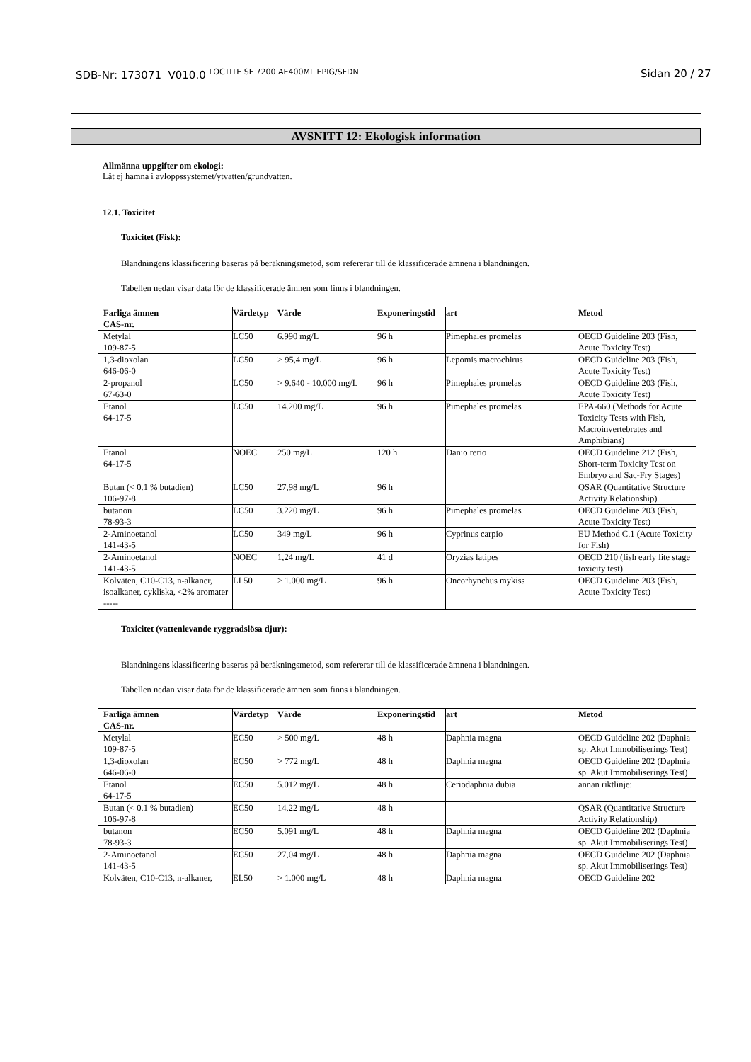SDB-Nr: 173071 V010.0 <sup>LOCTITE SF 7200 AE400ML EPIG/SFDN</sup>
Sidan 20 / 27
AVSNITT 12: Ekologisk information
Allmänna uppgifter om ekologi:
Låt ej hamna i avloppssystemet/ytvatten/grundvatten.
12.1. Toxicitet
Toxicitet (Fisk):
Blandningens klassificering baseras på beräkningsmetod, som refererar till de klassificerade ämnena i blandningen.
Tabellen nedan visar data för de klassificerade ämnen som finns i blandningen.
| Farliga ämnen CAS-nr. | Värdetyp | Värde | Exponeringstid | art | Metod |
| --- | --- | --- | --- | --- | --- |
| Metylal 109-87-5 | LC50 | 6.990 mg/L | 96 h | Pimephales promelas | OECD Guideline 203 (Fish, Acute Toxicity Test) |
| 1,3-dioxolan 646-06-0 | LC50 | > 95,4 mg/L | 96 h | Lepomis macrochirus | OECD Guideline 203 (Fish, Acute Toxicity Test) |
| 2-propanol 67-63-0 | LC50 | > 9.640 - 10.000 mg/L | 96 h | Pimephales promelas | OECD Guideline 203 (Fish, Acute Toxicity Test) |
| Etanol 64-17-5 | LC50 | 14.200 mg/L | 96 h | Pimephales promelas | EPA-660 (Methods for Acute Toxicity Tests with Fish, Macroinvertebrates and Amphibians) |
| Etanol 64-17-5 | NOEC | 250 mg/L | 120 h | Danio rerio | OECD Guideline 212 (Fish, Short-term Toxicity Test on Embryo and Sac-Fry Stages) |
| Butan (< 0.1 % butadien) 106-97-8 | LC50 | 27,98 mg/L | 96 h | | QSAR (Quantitative Structure Activity Relationship) |
| butanon 78-93-3 | LC50 | 3.220 mg/L | 96 h | Pimephales promelas | OECD Guideline 203 (Fish, Acute Toxicity Test) |
| 2-Aminoetanol 141-43-5 | LC50 | 349 mg/L | 96 h | Cyprinus carpio | EU Method C.1 (Acute Toxicity for Fish) |
| 2-Aminoetanol 141-43-5 | NOEC | 1,24 mg/L | 41 d | Oryzias latipes | OECD 210 (fish early lite stage toxicity test) |
| Kolväten, C10-C13, n-alkaner, isoalkaner, cykliska, <2% aromater ----- | LL50 | > 1.000 mg/L | 96 h | Oncorhynchus mykiss | OECD Guideline 203 (Fish, Acute Toxicity Test) |
Toxicitet (vattenlevande ryggradslösa djur):
Blandningens klassificering baseras på beräkningsmetod, som refererar till de klassificerade ämnena i blandningen.
Tabellen nedan visar data för de klassificerade ämnen som finns i blandningen.
| Farliga ämnen CAS-nr. | Värdetyp | Värde | Exponeringstid | art | Metod |
| --- | --- | --- | --- | --- | --- |
| Metylal 109-87-5 | EC50 | > 500 mg/L | 48 h | Daphnia magna | OECD Guideline 202 (Daphnia sp. Akut Immobiliserings Test) |
| 1,3-dioxolan 646-06-0 | EC50 | > 772 mg/L | 48 h | Daphnia magna | OECD Guideline 202 (Daphnia sp. Akut Immobiliserings Test) |
| Etanol 64-17-5 | EC50 | 5.012 mg/L | 48 h | Ceriodaphnia dubia | annan riktlinje: |
| Butan (< 0.1 % butadien) 106-97-8 | EC50 | 14,22 mg/L | 48 h | | QSAR (Quantitative Structure Activity Relationship) |
| butanon 78-93-3 | EC50 | 5.091 mg/L | 48 h | Daphnia magna | OECD Guideline 202 (Daphnia sp. Akut Immobiliserings Test) |
| 2-Aminoetanol 141-43-5 | EC50 | 27,04 mg/L | 48 h | Daphnia magna | OECD Guideline 202 (Daphnia sp. Akut Immobiliserings Test) |
| Kolväten, C10-C13, n-alkaner, | EL50 | > 1.000 mg/L | 48 h | Daphnia magna | OECD Guideline 202 |